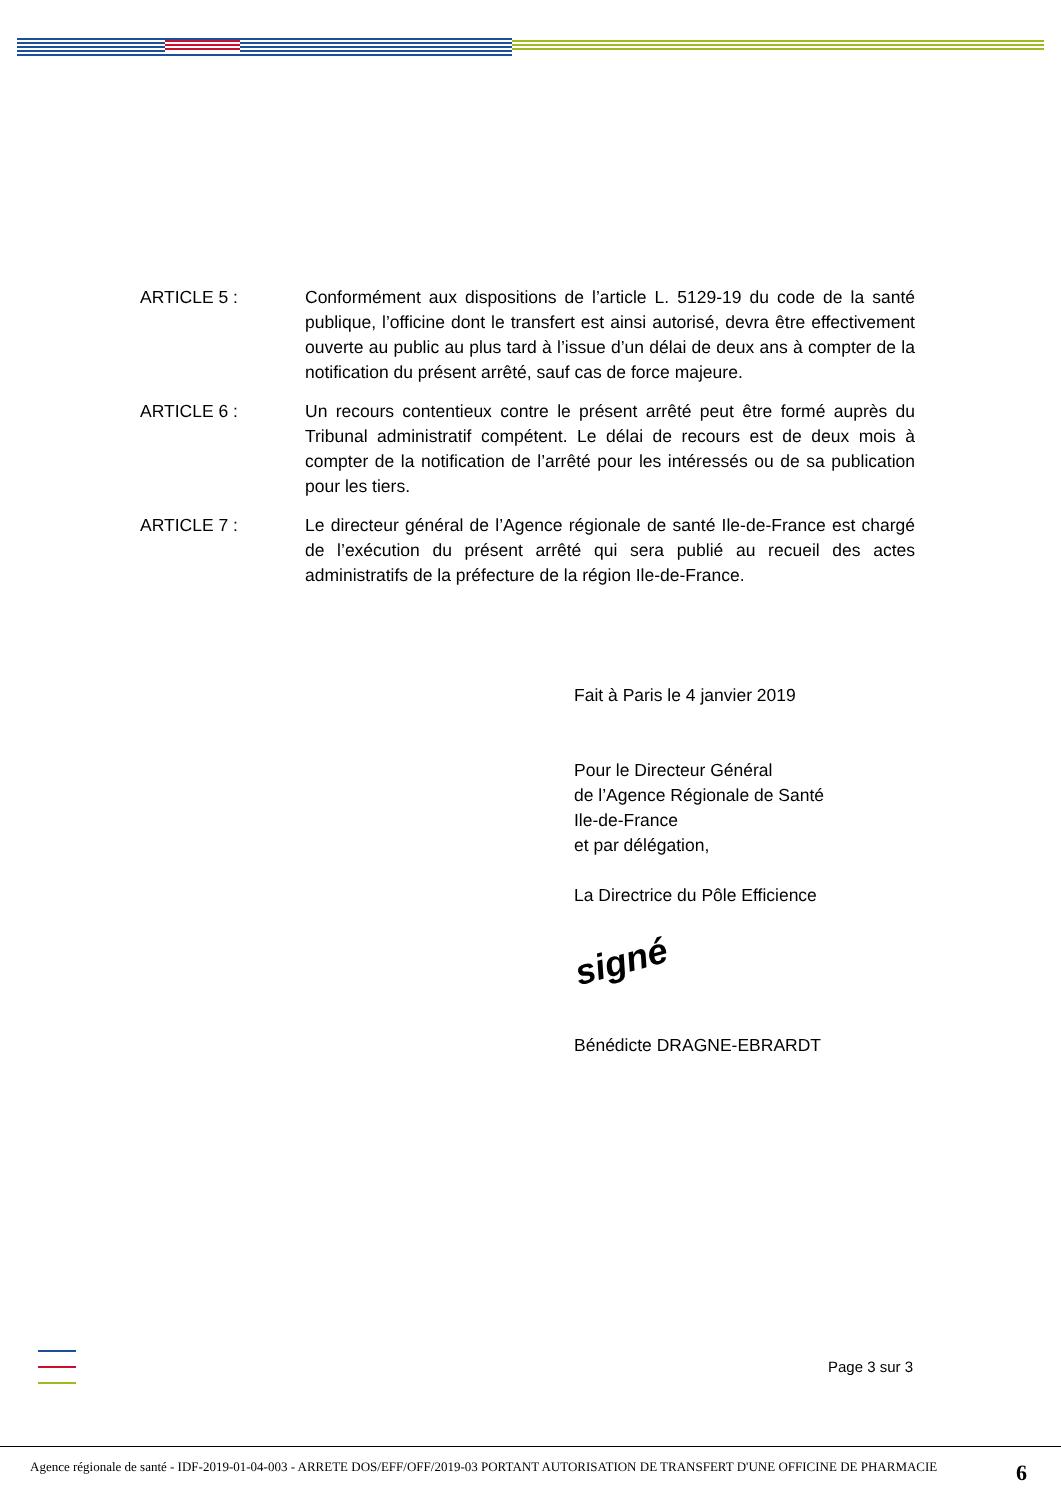ARTICLE 5 : Conformément aux dispositions de l’article L. 5129-19 du code de la santé publique, l’officine dont le transfert est ainsi autorisé, devra être effectivement ouverte au public au plus tard à l’issue d’un délai de deux ans à compter de la notification du présent arrêté, sauf cas de force majeure.
ARTICLE 6 : Un recours contentieux contre le présent arrêté peut être formé auprès du Tribunal administratif compétent. Le délai de recours est de deux mois à compter de la notification de l’arrêté pour les intéressés ou de sa publication pour les tiers.
ARTICLE 7 : Le directeur général de l’Agence régionale de santé Ile-de-France est chargé de l’exécution du présent arrêté qui sera publié au recueil des actes administratifs de la préfecture de la région Ile-de-France.
Fait à Paris le 4 janvier 2019
Pour le Directeur Général
de l’Agence Régionale de Santé
Ile-de-France
et par délégation,
La Directrice du Pôle Efficience
signé
Bénédicte DRAGNE-EBRARDT
Page 3 sur 3
Agence régionale de santé - IDF-2019-01-04-003 - ARRETE DOS/EFF/OFF/2019-03 PORTANT AUTORISATION DE TRANSFERT D'UNE OFFICINE DE PHARMACIE
6